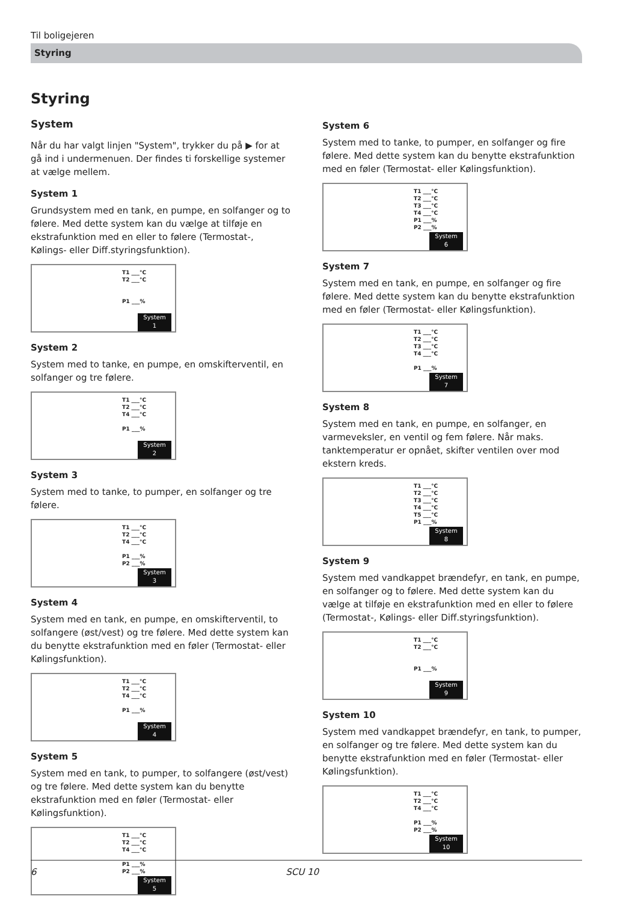Til boligejeren
Styring
Styring
System
Når du har valgt linjen "System", trykker du på ▶ for at gå ind i undermenuen. Der findes ti forskellige systemer at vælge mellem.
System 1
Grundsystem med en tank, en pumpe, en solfanger og to følere. Med dette system kan du vælge at tilføje en ekstrafunktion med en eller to følere (Termostat-, Kølings- eller Diff.styringsfunktion).
T1 ___°C
T2 ___°C
P1 ___%
System
1
System 2
System med to tanke, en pumpe, en omskifterventil, en solfanger og tre følere.
T1 ___°C
T2 ___°C
T4 ___°C
P1 ___%
System
2
System 3
System med to tanke, to pumper, en solfanger og tre følere.
T1 ___°C
T2 ___°C
T4 ___°C
P1 ___%
P2 ___%
System
3
System 4
System med en tank, en pumpe, en omskifterventil, to solfangere (øst/vest) og tre følere. Med dette system kan du benytte ekstrafunktion med en føler (Termostat- eller Kølingsfunktion).
T1 ___°C
T2 ___°C
T4 ___°C
P1 ___%
System
4
System 5
System med en tank, to pumper, to solfangere (øst/vest) og tre følere. Med dette system kan du benytte ekstrafunktion med en føler (Termostat- eller Kølingsfunktion).
T1 ___°C
T2 ___°C
T4 ___°C
P1 ___%
P2 ___%
System
5
System 6
System med to tanke, to pumper, en solfanger og fire følere. Med dette system kan du benytte ekstrafunktion med en føler (Termostat- eller Kølingsfunktion).
T1 ___°C
T2 ___°C
T3 ___°C
T4 ___°C
P1 ___%
P2 ___%
System
6
System 7
System med en tank, en pumpe, en solfanger og fire følere. Med dette system kan du benytte ekstrafunktion med en føler (Termostat- eller Kølingsfunktion).
T1 ___°C
T2 ___°C
T3 ___°C
T4 ___°C
P1 ___%
System
7
System 8
System med en tank, en pumpe, en solfanger, en varmeveksler, en ventil og fem følere. Når maks. tanktemperatur er opnået, skifter ventilen over mod ekstern kreds.
T1 ___°C
T2 ___°C
T3 ___°C
T4 ___°C
T5 ___°C
P1 ___%
System
8
System 9
System med vandkappet brændefyr, en tank, en pumpe, en solfanger og to følere. Med dette system kan du vælge at tilføje en ekstrafunktion med en eller to følere (Termostat-, Kølings- eller Diff.styringsfunktion).
T1 ___°C
T2 ___°C
P1 ___%
System
9
System 10
System med vandkappet brændefyr, en tank, to pumper, en solfanger og tre følere. Med dette system kan du benytte ekstrafunktion med en føler (Termostat- eller Kølingsfunktion).
T1 ___°C
T2 ___°C
T4 ___°C
P1 ___%
P2 ___%
System
10
6 SCU 10